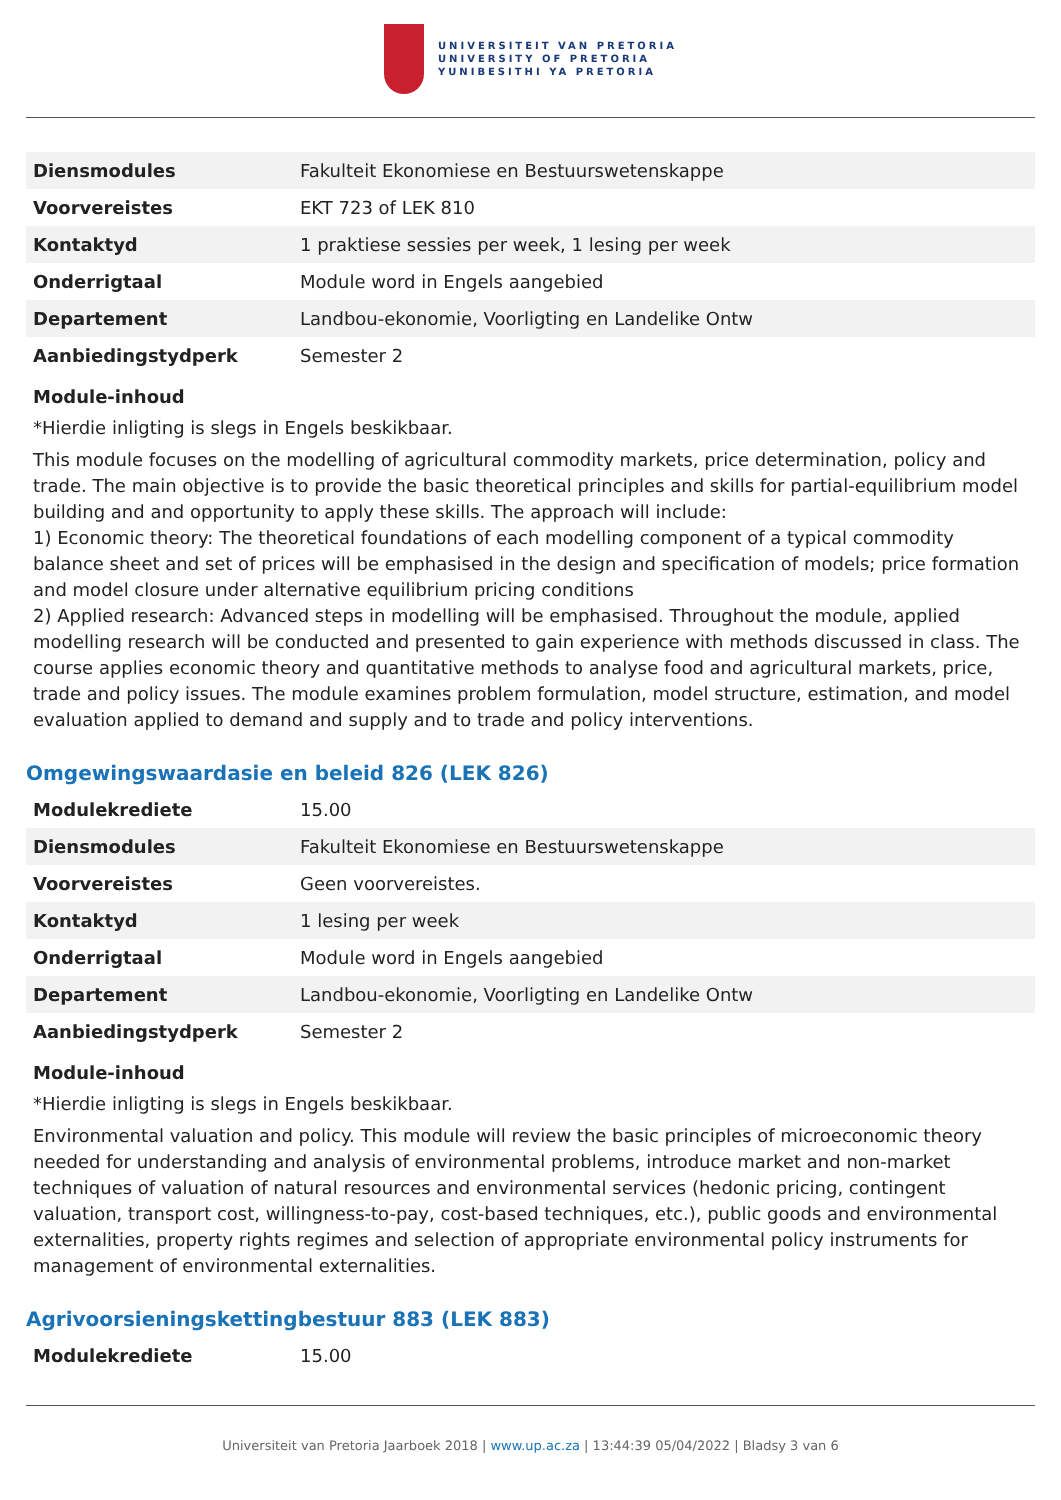UNIVERSITEIT VAN PRETORIA
UNIVERSITY OF PRETORIA
YUNIBESITHI YA PRETORIA
| Diensmodules | Fakulteit Ekonomiese en Bestuurswetenskappe |
| Voorvereistes | EKT 723 of LEK 810 |
| Kontaktyd | 1 praktiese sessies per week, 1 lesing per week |
| Onderrigtaal | Module word in Engels aangebied |
| Departement | Landbou-ekonomie, Voorligting en Landelike Ontw |
| Aanbiedingstydperk | Semester 2 |
Module-inhoud
*Hierdie inligting is slegs in Engels beskikbaar.
This module focuses on the modelling of agricultural commodity markets, price determination, policy and trade. The main objective is to provide the basic theoretical principles and skills for partial-equilibrium model building and and opportunity to apply these skills. The approach will include:
1) Economic theory: The theoretical foundations of each modelling component of a typical commodity balance sheet and set of prices will be emphasised in the design and specification of models; price formation and model closure under alternative equilibrium pricing conditions
2) Applied research: Advanced steps in modelling will be emphasised. Throughout the module, applied modelling research will be conducted and presented to gain experience with methods discussed in class. The course applies economic theory and quantitative methods to analyse food and agricultural markets, price, trade and policy issues. The module examines problem formulation, model structure, estimation, and model evaluation applied to demand and supply and to trade and policy interventions.
Omgewingswaardasie en beleid 826 (LEK 826)
| Modulekrediete | 15.00 |
| Diensmodules | Fakulteit Ekonomiese en Bestuurswetenskappe |
| Voorvereistes | Geen voorvereistes. |
| Kontaktyd | 1 lesing per week |
| Onderrigtaal | Module word in Engels aangebied |
| Departement | Landbou-ekonomie, Voorligting en Landelike Ontw |
| Aanbiedingstydperk | Semester 2 |
Module-inhoud
*Hierdie inligting is slegs in Engels beskikbaar.
Environmental valuation and policy. This module will review the basic principles of microeconomic theory needed for understanding and analysis of environmental problems, introduce market and non-market techniques of valuation of natural resources and environmental services (hedonic pricing, contingent valuation, transport cost, willingness-to-pay, cost-based techniques, etc.), public goods and environmental externalities, property rights regimes and selection of appropriate environmental policy instruments for management of environmental externalities.
Agrivoorsieningskettingbestuur 883 (LEK 883)
| Modulekrediete | 15.00 |
Universiteit van Pretoria Jaarboek 2018 | www.up.ac.za | 13:44:39 05/04/2022 | Bladsy 3 van 6